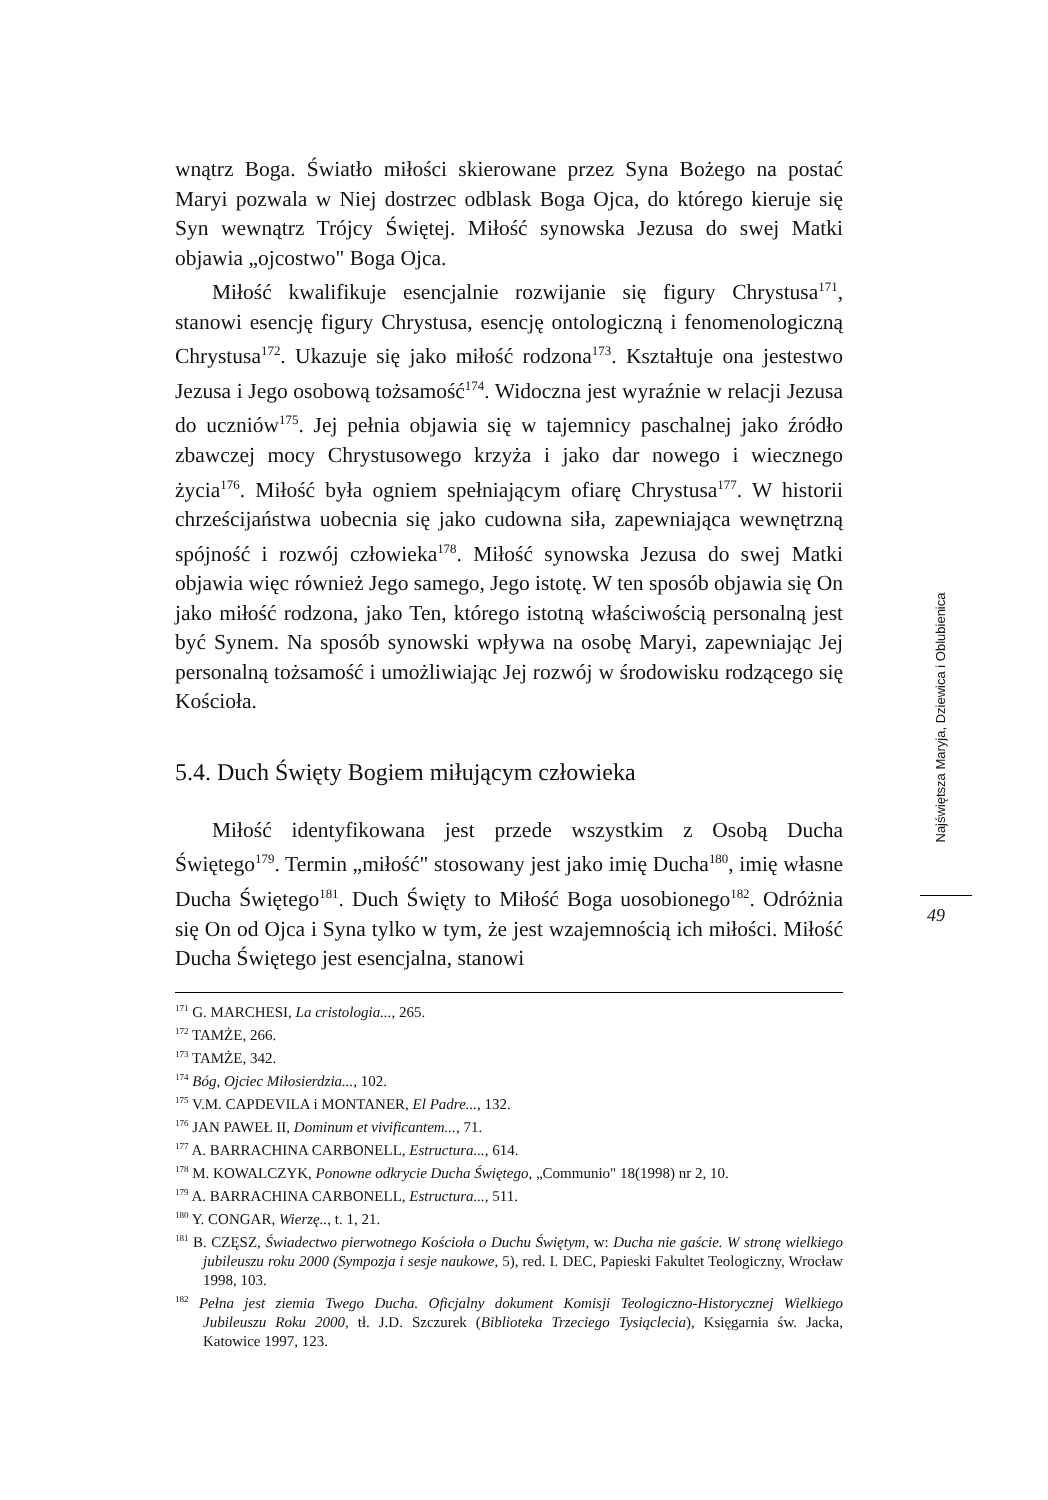wnątrz Boga. Światło miłości skierowane przez Syna Bożego na postać Maryi pozwala w Niej dostrzec odblask Boga Ojca, do którego kieruje się Syn wewnątrz Trójcy Świętej. Miłość synowska Jezusa do swej Matki objawia „ojcostwo" Boga Ojca.
Miłość kwalifikuje esencjalnie rozwijanie się figury Chrystusa<sup>171</sup>, stanowi esencję figury Chrystusa, esencję ontologiczną i fenomenologiczną Chrystusa<sup>172</sup>. Ukazuje się jako miłość rodzona<sup>173</sup>. Kształtuje ona jestestwo Jezusa i Jego osobową tożsamość<sup>174</sup>. Widoczna jest wyraźnie w relacji Jezusa do uczniów<sup>175</sup>. Jej pełnia objawia się w tajemnicy paschalnej jako źródło zbawczej mocy Chrystusowego krzyża i jako dar nowego i wiecznego życia<sup>176</sup>. Miłość była ogniem spełniającym ofiarę Chrystusa<sup>177</sup>. W historii chrześcijaństwa uobecnia się jako cudowna siła, zapewniająca wewnętrzną spójność i rozwój człowieka<sup>178</sup>. Miłość synowska Jezusa do swej Matki objawia więc również Jego samego, Jego istotę. W ten sposób objawia się On jako miłość rodzona, jako Ten, którego istotną właściwością personalną jest być Synem. Na sposób synowski wpływa na osobę Maryi, zapewniając Jej personalną tożsamość i umożliwiając Jej rozwój w środowisku rodzącego się Kościoła.
5.4. Duch Święty Bogiem miłującym człowieka
Miłość identyfikowana jest przede wszystkim z Osobą Ducha Świętego<sup>179</sup>. Termin „miłość" stosowany jest jako imię Ducha<sup>180</sup>, imię własne Ducha Świętego<sup>181</sup>. Duch Święty to Miłość Boga uosobionego<sup>182</sup>. Odróżnia się On od Ojca i Syna tylko w tym, że jest wzajemnością ich miłości. Miłość Ducha Świętego jest esencjalna, stanowi
<sup>171</sup> G. MARCHESI, La cristologia..., 265.
<sup>172</sup> TAMŻE, 266.
<sup>173</sup> TAMŻE, 342.
<sup>174</sup> Bóg, Ojciec Miłosierdzia..., 102.
<sup>175</sup> V.M. CAPDEVILA i MONTANER, El Padre..., 132.
<sup>176</sup> JAN PAWEŁ II, Dominum et vivificantem..., 71.
<sup>177</sup> A. BARRACHINA CARBONELL, Estructura..., 614.
<sup>178</sup> M. KOWALCZYK, Ponowne odkrycie Ducha Świętego, „Communio" 18(1998) nr 2, 10.
<sup>179</sup> A. BARRACHINA CARBONELL, Estructura..., 511.
<sup>180</sup> Y. CONGAR, Wierzę.., t. 1, 21.
<sup>181</sup> B. CZĘSZ, Świadectwo pierwotnego Kościoła o Duchu Świętym, w: Ducha nie gaście. W stronę wielkiego jubileuszu roku 2000 (Sympozja i sesje naukowe, 5), red. I. DEC, Papieski Fakultet Teologiczny, Wrocław 1998, 103.
<sup>182</sup> Pełna jest ziemia Twego Ducha. Oficjalny dokument Komisji Teologiczno-Historycznej Wielkiego Jubileuszu Roku 2000, tł. J.D. Szczurek (Biblioteka Trzeciego Tysiąclecia), Księgarnia św. Jacka, Katowice 1997, 123.
Najświętsza Maryja, Dziewica i Oblubienica
49